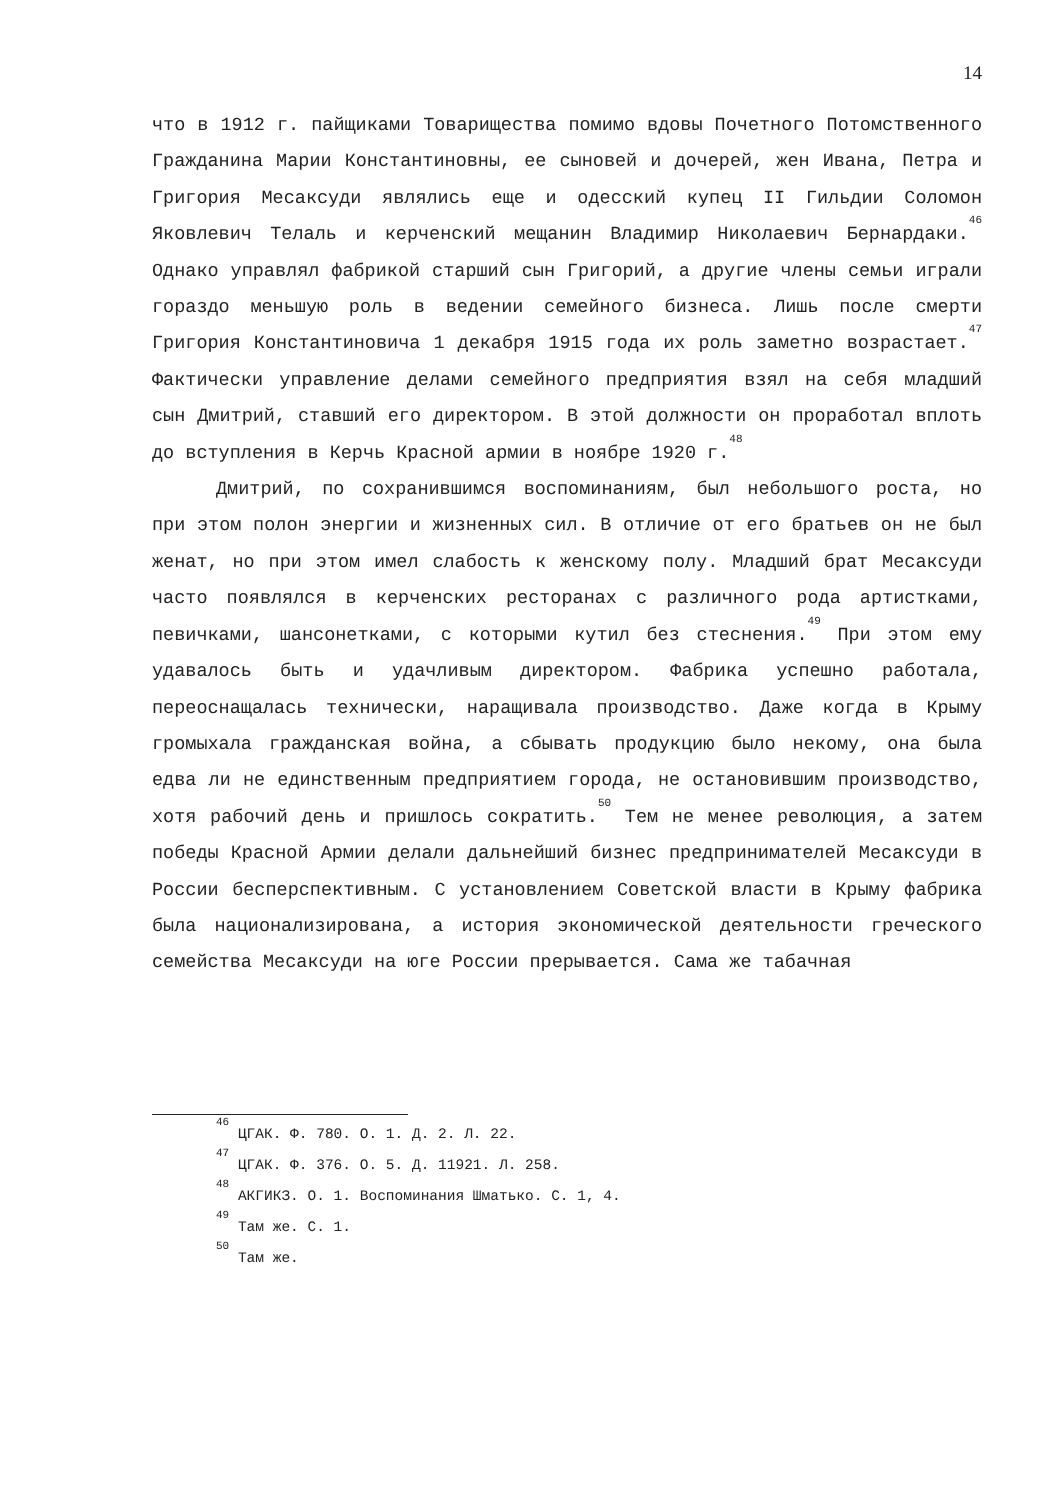14
что в 1912 г. пайщиками Товарищества помимо вдовы Почетного Потомственного Гражданина Марии Константиновны, ее сыновей и дочерей, жен Ивана, Петра и Григория Месаксуди являлись еще и одесский купец II Гильдии Соломон Яковлевич Телаль и керченский мещанин Владимир Николаевич Бернардаки.<sup>46</sup> Однако управлял фабрикой старший сын Григорий, а другие члены семьи играли гораздо меньшую роль в ведении семейного бизнеса. Лишь после смерти Григория Константиновича 1 декабря 1915 года их роль заметно возрастает.<sup>47</sup> Фактически управление делами семейного предприятия взял на себя младший сын Дмитрий, ставший его директором. В этой должности он проработал вплоть до вступления в Керчь Красной армии в ноябре 1920 г.<sup>48</sup>
Дмитрий, по сохранившимся воспоминаниям, был небольшого роста, но при этом полон энергии и жизненных сил. В отличие от его братьев он не был женат, но при этом имел слабость к женскому полу. Младший брат Месаксуди часто появлялся в керченских ресторанах с различного рода артистками, певичками, шансонетками, с которыми кутил без стеснения.<sup>49</sup> При этом ему удавалось быть и удачливым директором. Фабрика успешно работала, переоснащалась технически, наращивала производство. Даже когда в Крыму громыхала гражданская война, а сбывать продукцию было некому, она была едва ли не единственным предприятием города, не остановившим производство, хотя рабочий день и пришлось сократить.<sup>50</sup> Тем не менее революция, а затем победы Красной Армии делали дальнейший бизнес предпринимателей Месаксуди в России бесперспективным. С установлением Советской власти в Крыму фабрика была национализирована, а история экономической деятельности греческого семейства Месаксуди на юге России прерывается. Сама же табачная
<sup>46</sup> ЦГАК. Ф. 780. О. 1. Д. 2. Л. 22.
<sup>47</sup> ЦГАК. Ф. 376. О. 5. Д. 11921. Л. 258.
<sup>48</sup> АКГИКЗ. О. 1. Воспоминания Шматько. С. 1, 4.
<sup>49</sup> Там же. С. 1.
<sup>50</sup> Там же.